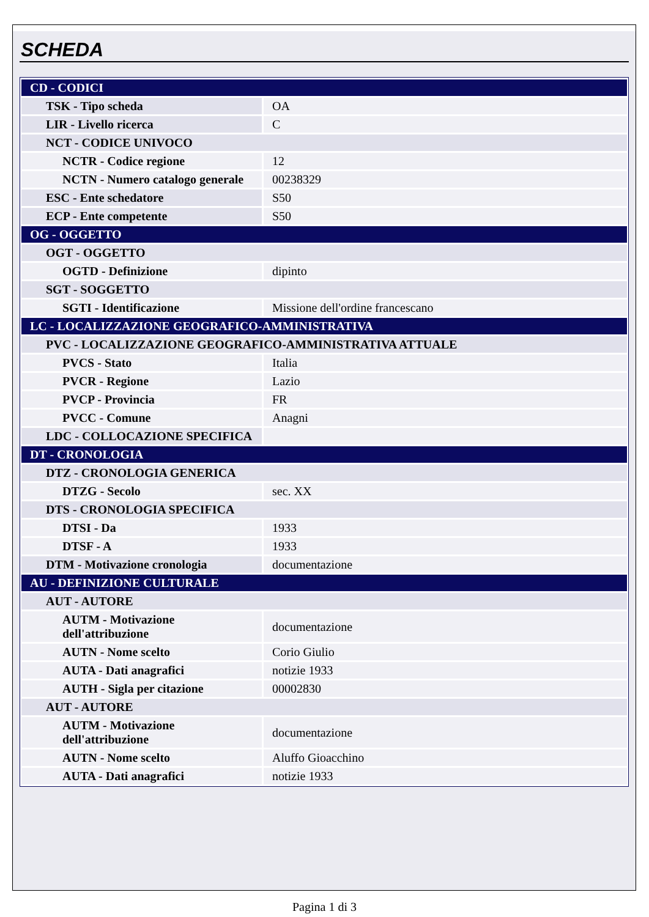SCHEDA
| CD - CODICI | |
| TSK - Tipo scheda | OA |
| LIR - Livello ricerca | C |
| NCT - CODICE UNIVOCO | |
| NCTR - Codice regione | 12 |
| NCTN - Numero catalogo generale | 00238329 |
| ESC - Ente schedatore | S50 |
| ECP - Ente competente | S50 |
| OG - OGGETTO | |
| OGT - OGGETTO | |
| OGTD - Definizione | dipinto |
| SGT - SOGGETTO | |
| SGTI - Identificazione | Missione dell'ordine francescano |
| LC - LOCALIZZAZIONE GEOGRAFICO-AMMINISTRATIVA | |
| PVC - LOCALIZZAZIONE GEOGRAFICO-AMMINISTRATIVA ATTUALE | |
| PVCS - Stato | Italia |
| PVCR - Regione | Lazio |
| PVCP - Provincia | FR |
| PVCC - Comune | Anagni |
| LDC - COLLOCAZIONE SPECIFICA | |
| DT - CRONOLOGIA | |
| DTZ - CRONOLOGIA GENERICA | |
| DTZG - Secolo | sec. XX |
| DTS - CRONOLOGIA SPECIFICA | |
| DTSI - Da | 1933 |
| DTSF - A | 1933 |
| DTM - Motivazione cronologia | documentazione |
| AU - DEFINIZIONE CULTURALE | |
| AUT - AUTORE | |
| AUTM - Motivazione dell'attribuzione | documentazione |
| AUTN - Nome scelto | Corio Giulio |
| AUTA - Dati anagrafici | notizie 1933 |
| AUTH - Sigla per citazione | 00002830 |
| AUT - AUTORE | |
| AUTM - Motivazione dell'attribuzione | documentazione |
| AUTN - Nome scelto | Aluffo Gioacchino |
| AUTA - Dati anagrafici | notizie 1933 |
Pagina 1 di 3